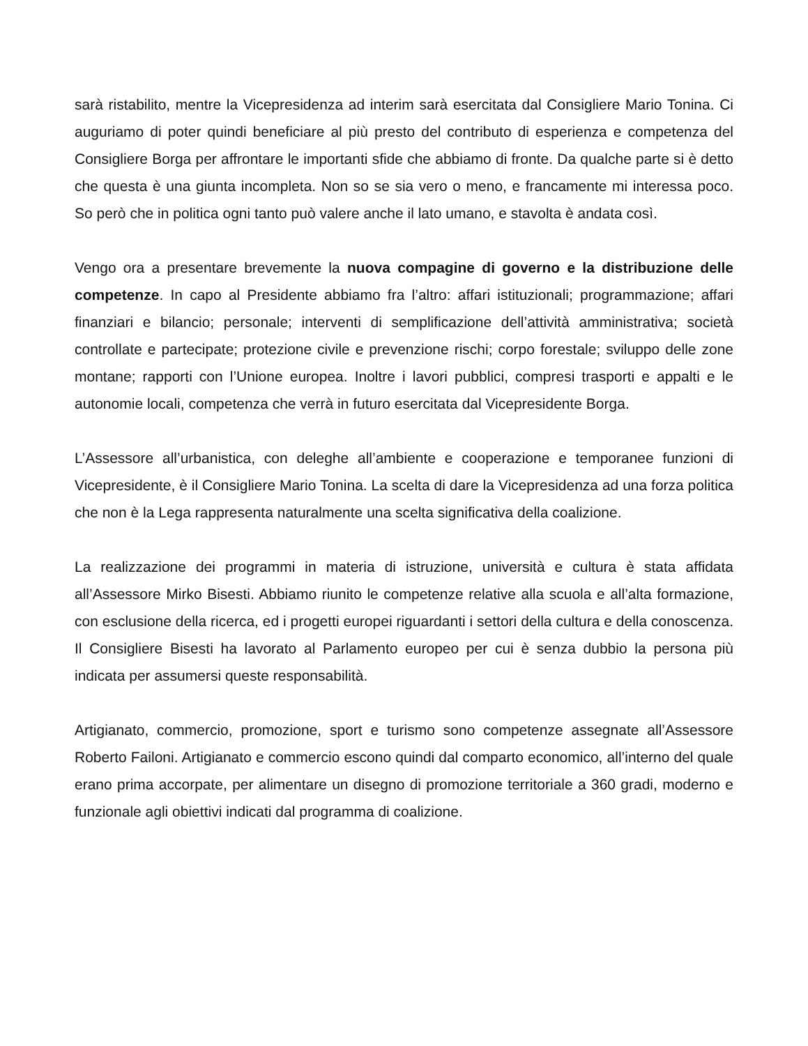sarà ristabilito, mentre la Vicepresidenza ad interim sarà esercitata dal Consigliere Mario Tonina. Ci auguriamo di poter quindi beneficiare al più presto del contributo di esperienza e competenza del Consigliere Borga per affrontare le importanti sfide che abbiamo di fronte. Da qualche parte si è detto che questa è una giunta incompleta. Non so se sia vero o meno, e francamente mi interessa poco. So però che in politica ogni tanto può valere anche il lato umano, e stavolta è andata così.
Vengo ora a presentare brevemente la nuova compagine di governo e la distribuzione delle competenze. In capo al Presidente abbiamo fra l’altro: affari istituzionali; programmazione; affari finanziari e bilancio; personale; interventi di semplificazione dell’attività amministrativa; società controllate e partecipate; protezione civile e prevenzione rischi; corpo forestale; sviluppo delle zone montane; rapporti con l’Unione europea. Inoltre i lavori pubblici, compresi trasporti e appalti e le autonomie locali, competenza che verrà in futuro esercitata dal Vicepresidente Borga.
L’Assessore all’urbanistica, con deleghe all’ambiente e cooperazione e temporanee funzioni di Vicepresidente, è il Consigliere Mario Tonina. La scelta di dare la Vicepresidenza ad una forza politica che non è la Lega rappresenta naturalmente una scelta significativa della coalizione.
La realizzazione dei programmi in materia di istruzione, università e cultura è stata affidata all’Assessore Mirko Bisesti. Abbiamo riunito le competenze relative alla scuola e all’alta formazione, con esclusione della ricerca, ed i progetti europei riguardanti i settori della cultura e della conoscenza. Il Consigliere Bisesti ha lavorato al Parlamento europeo per cui è senza dubbio la persona più indicata per assumersi queste responsabilità.
Artigianato, commercio, promozione, sport e turismo sono competenze assegnate all’Assessore Roberto Failoni. Artigianato e commercio escono quindi dal comparto economico, all’interno del quale erano prima accorpate, per alimentare un disegno di promozione territoriale a 360 gradi, moderno e funzionale agli obiettivi indicati dal programma di coalizione.